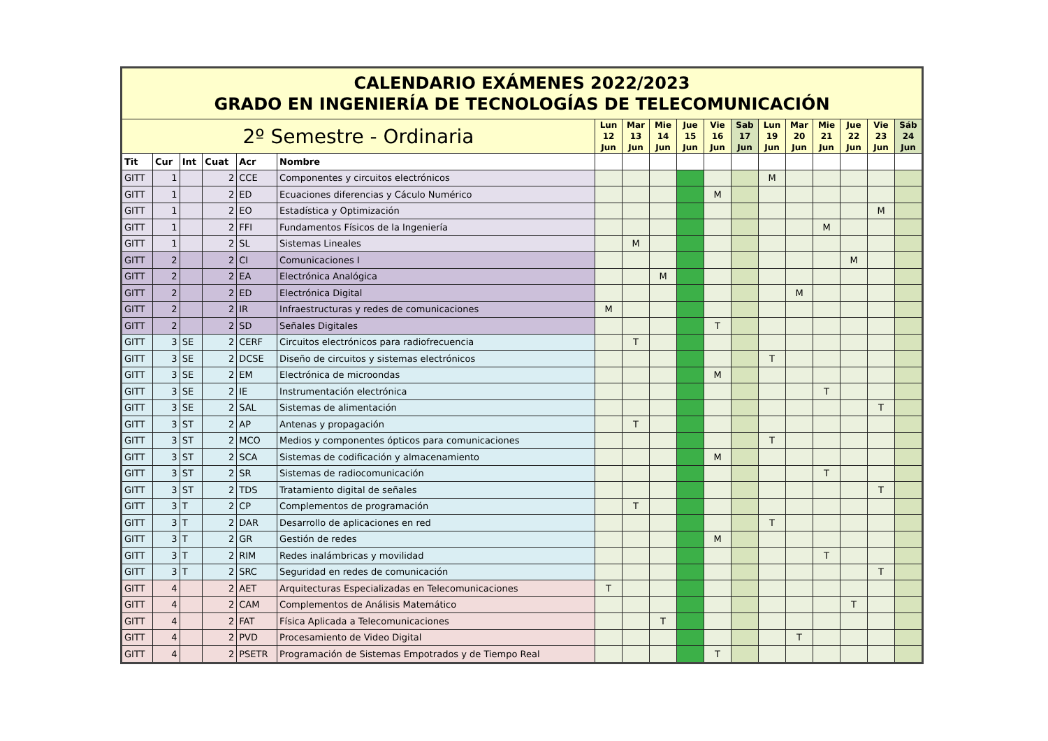| CALENDARIO EXÁMENES 2022/2023 GRADO EN INGENIERÍA DE TECNOLOGÍAS DE TELECOMUNICACIÓN | | | | | | | | | | | | | | | | | |
| 2º Semestre - Ordinaria | | | | | | Lun 12 Jun | Mar 13 Jun | Mie 14 Jun | Jue 15 Jun | Vie 16 Jun | Sab 17 Jun | Lun 19 Jun | Mar 20 Jun | Mie 21 Jun | Jue 22 Jun | Vie 23 Jun | Sáb 24 Jun |
| Tit | Cur | Int | Cuat | Acr | Nombre | | | | | | | | | | | | |
| GITT | 1 | | 2 | CCE | Componentes y circuitos electrónicos | | | | | | | M | | | | | |
| GITT | 1 | | 2 | ED | Ecuaciones diferencias y Cáculo Numérico | | | | | M | | | | | | | |
| GITT | 1 | | 2 | EO | Estadística y Optimización | | | | | | | | | | | M | |
| GITT | 1 | | 2 | FFI | Fundamentos Físicos de la Ingeniería | | | | | | | | | M | | | |
| GITT | 1 | | 2 | SL | Sistemas Lineales | | M | | | | | | | | | | |
| GITT | 2 | | 2 | CI | Comunicaciones I | | | | | | | | | | M | | |
| GITT | 2 | | 2 | EA | Electrónica Analógica | | | M | | | | | | | | | |
| GITT | 2 | | 2 | ED | Electrónica Digital | | | | | | | | M | | | | |
| GITT | 2 | | 2 | IR | Infraestructuras y redes de comunicaciones | M | | | | | | | | | | | |
| GITT | 2 | | 2 | SD | Señales Digitales | | | | | T | | | | | | | |
| GITT | 3 | SE | 2 | CERF | Circuitos electrónicos para radiofrecuencia | | T | | | | | | | | | | |
| GITT | 3 | SE | 2 | DCSE | Diseño de circuitos y sistemas electrónicos | | | | | | | T | | | | | |
| GITT | 3 | SE | 2 | EM | Electrónica de microondas | | | | | M | | | | | | | |
| GITT | 3 | SE | 2 | IE | Instrumentación electrónica | | | | | | | | | T | | | |
| GITT | 3 | SE | 2 | SAL | Sistemas de alimentación | | | | | | | | | | | T | |
| GITT | 3 | ST | 2 | AP | Antenas y propagación | | T | | | | | | | | | | |
| GITT | 3 | ST | 2 | MCO | Medios y componentes ópticos para comunicaciones | | | | | | | T | | | | | |
| GITT | 3 | ST | 2 | SCA | Sistemas de codificación y almacenamiento | | | | | M | | | | | | | |
| GITT | 3 | ST | 2 | SR | Sistemas de radiocomunicación | | | | | | | | | T | | | |
| GITT | 3 | ST | 2 | TDS | Tratamiento digital de señales | | | | | | | | | | | T | |
| GITT | 3 | T | 2 | CP | Complementos de programación | | T | | | | | | | | | | |
| GITT | 3 | T | 2 | DAR | Desarrollo de aplicaciones en red | | | | | | | T | | | | | |
| GITT | 3 | T | 2 | GR | Gestión de redes | | | | | M | | | | | | | |
| GITT | 3 | T | 2 | RIM | Redes inalámbricas y movilidad | | | | | | | | | T | | | |
| GITT | 3 | T | 2 | SRC | Seguridad en redes de comunicación | | | | | | | | | | | T | |
| GITT | 4 | | 2 | AET | Arquitecturas Especializadas en Telecomunicaciones | T | | | | | | | | | | | |
| GITT | 4 | | 2 | CAM | Complementos de Análisis Matemático | | | | | | | | | | T | | |
| GITT | 4 | | 2 | FAT | Física Aplicada a Telecomunicaciones | | | T | | | | | | | | | |
| GITT | 4 | | 2 | PVD | Procesamiento de Video Digital | | | | | | | | T | | | | |
| GITT | 4 | | 2 | PSETR | Programación de Sistemas Empotrados y de Tiempo Real | | | | | T | | | | | | | |